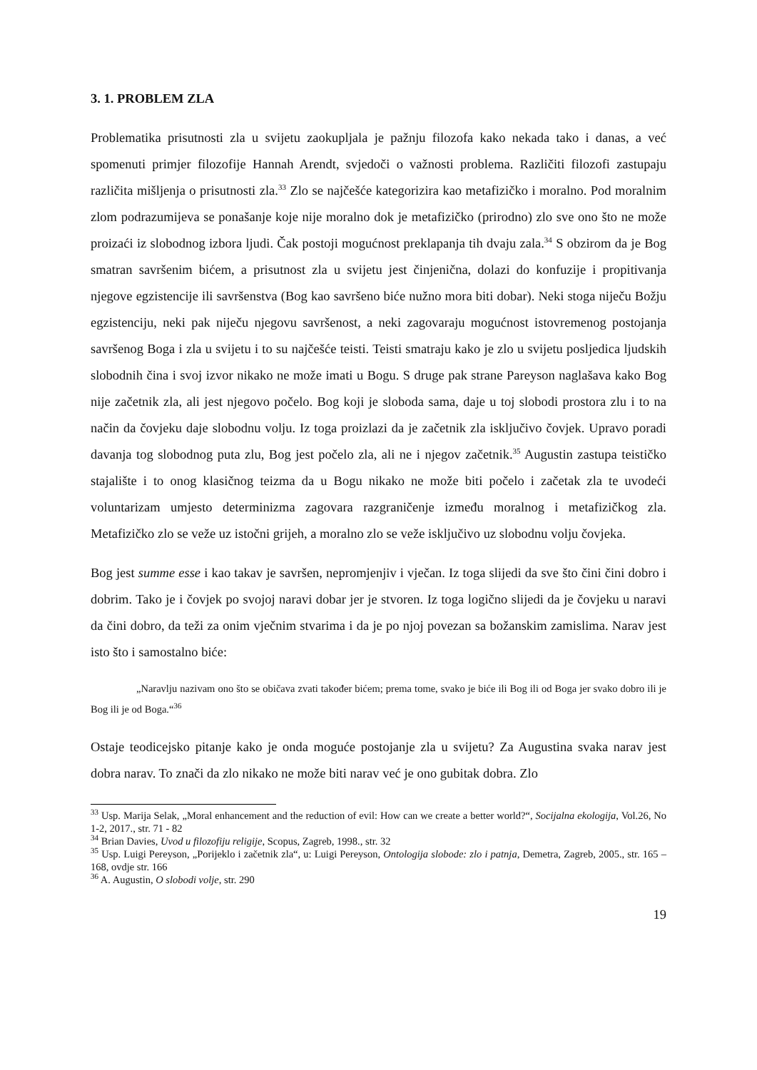3. 1. PROBLEM ZLA
Problematika prisutnosti zla u svijetu zaokupljala je pažnju filozofa kako nekada tako i danas, a već spomenuti primjer filozofije Hannah Arendt, svjedoči o važnosti problema. Različiti filozofi zastupaju različita mišljenja o prisutnosti zla.<sup>33</sup> Zlo se najčešće kategorizira kao metafizičko i moralno. Pod moralnim zlom podrazumijeva se ponašanje koje nije moralno dok je metafizičko (prirodno) zlo sve ono što ne može proizaći iz slobodnog izbora ljudi. Čak postoji mogućnost preklapanja tih dvaju zala.<sup>34</sup> S obzirom da je Bog smatran savršenim bićem, a prisutnost zla u svijetu jest činjenična, dolazi do konfuzije i propitivanja njegove egzistencije ili savršenstva (Bog kao savršeno biće nužno mora biti dobar). Neki stoga niječu Božju egzistenciju, neki pak niječu njegovu savršenost, a neki zagovaraju mogućnost istovremenog postojanja savršenog Boga i zla u svijetu i to su najčešće teisti. Teisti smatraju kako je zlo u svijetu posljedica ljudskih slobodnih čina i svoj izvor nikako ne može imati u Bogu. S druge pak strane Pareyson naglašava kako Bog nije začetnik zla, ali jest njegovo počelo. Bog koji je sloboda sama, daje u toj slobodi prostora zlu i to na način da čovjeku daje slobodnu volju. Iz toga proizlazi da je začetnik zla isključivo čovjek. Upravo poradi davanja tog slobodnog puta zlu, Bog jest počelo zla, ali ne i njegov začetnik.<sup>35</sup> Augustin zastupa teističko stajalište i to onog klasičnog teizma da u Bogu nikako ne može biti počelo i začetak zla te uvodeći voluntarizam umjesto determinizma zagovara razgraničenje između moralnog i metafizičkog zla. Metafizičko zlo se veže uz istočni grijeh, a moralno zlo se veže isključivo uz slobodnu volju čovjeka.
Bog jest summe esse i kao takav je savršen, nepromjenjiv i vječan. Iz toga slijedi da sve što čini čini dobro i dobrim. Tako je i čovjek po svojoj naravi dobar jer je stvoren. Iz toga logično slijedi da je čovjeku u naravi da čini dobro, da teži za onim vječnim stvarima i da je po njoj povezan sa božanskim zamislima. Narav jest isto što i samostalno biće:
„Naravlju nazivam ono što se običava zvati također bićem; prema tome, svako je biće ili Bog ili od Boga jer svako dobro ili je Bog ili je od Boga.“<sup>36</sup>
Ostaje teodicejsko pitanje kako je onda moguće postojanje zla u svijetu? Za Augustina svaka narav jest dobra narav. To znači da zlo nikako ne može biti narav već je ono gubitak dobra. Zlo
<sup>33</sup> Usp. Marija Selak, „Moral enhancement and the reduction of evil: How can we create a better world?“, Socijalna ekologija, Vol.26, No 1-2, 2017., str. 71 - 82
<sup>34</sup> Brian Davies, Uvod u filozofiju religije, Scopus, Zagreb, 1998., str. 32
<sup>35</sup> Usp. Luigi Pereyson, „Porijeklo i začetnik zla“, u: Luigi Pereyson, Ontologija slobode: zlo i patnja, Demetra, Zagreb, 2005., str. 165 – 168, ovdje str. 166
<sup>36</sup> A. Augustin, O slobodi volje, str. 290
19